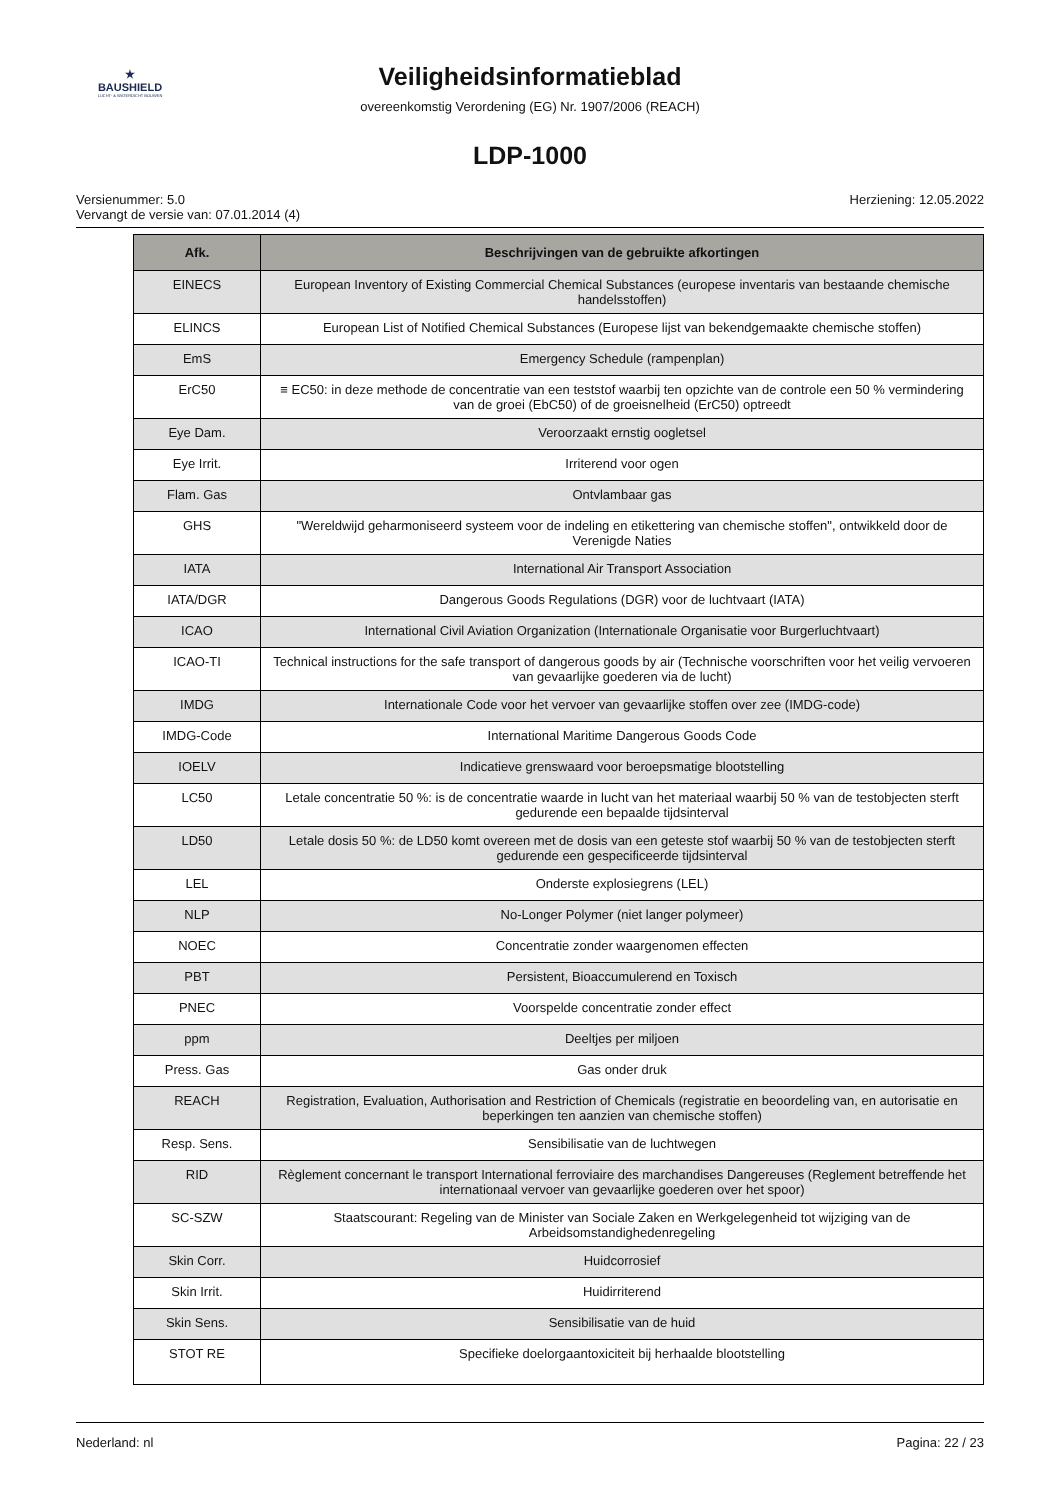★
BAUSHIELD
LUCHT- & WATERDICHT BOUWEN
Veiligheidsinformatieblad
overeenkomstig Verordening (EG) Nr. 1907/2006 (REACH)
LDP-1000
Versienummer: 5.0
Vervangt de versie van: 07.01.2014 (4)
Herziening: 12.05.2022
| Afk. | Beschrijvingen van de gebruikte afkortingen |
| --- | --- |
| EINECS | European Inventory of Existing Commercial Chemical Substances (europese inventaris van bestaande chemische handelsstoffen) |
| ELINCS | European List of Notified Chemical Substances (Europese lijst van bekendgemaakte chemische stoffen) |
| EmS | Emergency Schedule (rampenplan) |
| ErC50 | ≡ EC50: in deze methode de concentratie van een teststof waarbij ten opzichte van de controle een 50 % vermindering van de groei (EbC50) of de groeisnelheid (ErC50) optreedt |
| Eye Dam. | Veroorzaakt ernstig oogletsel |
| Eye Irrit. | Irriterend voor ogen |
| Flam. Gas | Ontvlambaar gas |
| GHS | "Wereldwijd geharmoniseerd systeem voor de indeling en etikettering van chemische stoffen", ontwikkeld door de Verenigde Naties |
| IATA | International Air Transport Association |
| IATA/DGR | Dangerous Goods Regulations (DGR) voor de luchtvaart (IATA) |
| ICAO | International Civil Aviation Organization (Internationale Organisatie voor Burgerluchtvaart) |
| ICAO-TI | Technical instructions for the safe transport of dangerous goods by air (Technische voorschriften voor het veilig vervoeren van gevaarlijke goederen via de lucht) |
| IMDG | Internationale Code voor het vervoer van gevaarlijke stoffen over zee (IMDG-code) |
| IMDG-Code | International Maritime Dangerous Goods Code |
| IOELV | Indicatieve grenswaard voor beroepsmatige blootstelling |
| LC50 | Letale concentratie 50 %: is de concentratie waarde in lucht van het materiaal waarbij 50 % van de testobjecten sterft gedurende een bepaalde tijdsinterval |
| LD50 | Letale dosis 50 %: de LD50 komt overeen met de dosis van een geteste stof waarbij 50 % van de testobjecten sterft gedurende een gespecificeerde tijdsinterval |
| LEL | Onderste explosiegrens (LEL) |
| NLP | No-Longer Polymer (niet langer polymeer) |
| NOEC | Concentratie zonder waargenomen effecten |
| PBT | Persistent, Bioaccumulerend en Toxisch |
| PNEC | Voorspelde concentratie zonder effect |
| ppm | Deeltjes per miljoen |
| Press. Gas | Gas onder druk |
| REACH | Registration, Evaluation, Authorisation and Restriction of Chemicals (registratie en beoordeling van, en autorisatie en beperkingen ten aanzien van chemische stoffen) |
| Resp. Sens. | Sensibilisatie van de luchtwegen |
| RID | Règlement concernant le transport International ferroviaire des marchandises Dangereuses (Reglement betreffende het internationaal vervoer van gevaarlijke goederen over het spoor) |
| SC-SZW | Staatscourant: Regeling van de Minister van Sociale Zaken en Werkgelegenheid tot wijziging van de Arbeidsomstandighedenregeling |
| Skin Corr. | Huidcorrosief |
| Skin Irrit. | Huidirriterend |
| Skin Sens. | Sensibilisatie van de huid |
| STOT RE | Specifieke doelorgaantoxiciteit bij herhaalde blootstelling |
Nederland: nl Pagina: 22 / 23